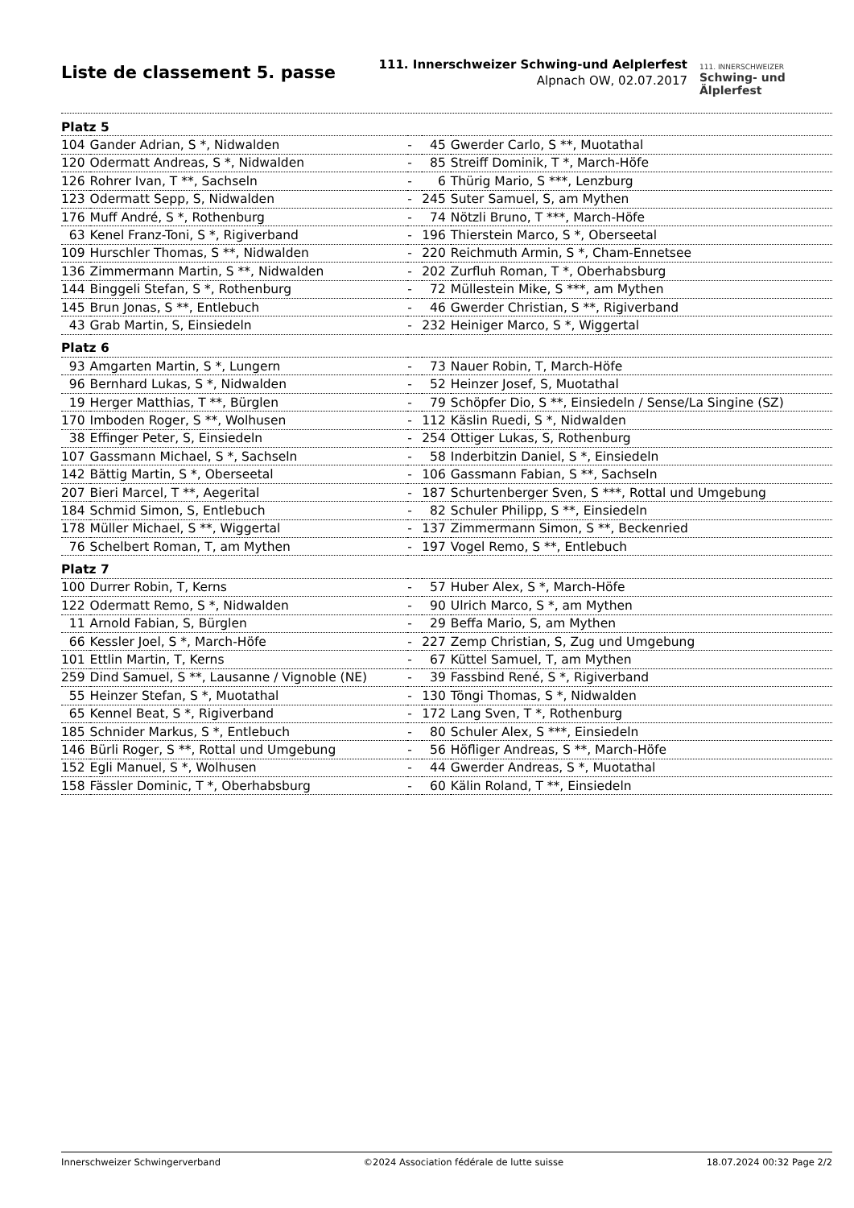Liste de classement 5. passe
111. Innerschweizer Schwing-und Aelplerfest
Alpnach OW, 02.07.2017
111. INNERSCHWEIZER
Schwing- und
Älplerfest
| Platz 5 | | | | |
| 104 | Gander Adrian, S *, Nidwalden | - | 45 | Gwerder Carlo, S **, Muotathal |
| 120 | Odermatt Andreas, S *, Nidwalden | - | 85 | Streiff Dominik, T *, March-Höfe |
| 126 | Rohrer Ivan, T **, Sachseln | - | 6 | Thürig Mario, S ***, Lenzburg |
| 123 | Odermatt Sepp, S, Nidwalden | - | 245 | Suter Samuel, S, am Mythen |
| 176 | Muff André, S *, Rothenburg | - | 74 | Nötzli Bruno, T ***, March-Höfe |
| 63 | Kenel Franz-Toni, S *, Rigiverband | - | 196 | Thierstein Marco, S *, Oberseetal |
| 109 | Hurschler Thomas, S **, Nidwalden | - | 220 | Reichmuth Armin, S *, Cham-Ennetsee |
| 136 | Zimmermann Martin, S **, Nidwalden | - | 202 | Zurfluh Roman, T *, Oberhabsburg |
| 144 | Binggeli Stefan, S *, Rothenburg | - | 72 | Müllestein Mike, S ***, am Mythen |
| 145 | Brun Jonas, S **, Entlebuch | - | 46 | Gwerder Christian, S **, Rigiverband |
| 43 | Grab Martin, S, Einsiedeln | - | 232 | Heiniger Marco, S *, Wiggertal |
| Platz 6 | | | | |
| 93 | Amgarten Martin, S *, Lungern | - | 73 | Nauer Robin, T, March-Höfe |
| 96 | Bernhard Lukas, S *, Nidwalden | - | 52 | Heinzer Josef, S, Muotathal |
| 19 | Herger Matthias, T **, Bürglen | - | 79 | Schöpfer Dio, S **, Einsiedeln / Sense/La Singine (SZ) |
| 170 | Imboden Roger, S **, Wolhusen | - | 112 | Käslin Ruedi, S *, Nidwalden |
| 38 | Effinger Peter, S, Einsiedeln | - | 254 | Ottiger Lukas, S, Rothenburg |
| 107 | Gassmann Michael, S *, Sachseln | - | 58 | Inderbitzin Daniel, S *, Einsiedeln |
| 142 | Bättig Martin, S *, Oberseetal | - | 106 | Gassmann Fabian, S **, Sachseln |
| 207 | Bieri Marcel, T **, Aegerital | - | 187 | Schurtenberger Sven, S ***, Rottal und Umgebung |
| 184 | Schmid Simon, S, Entlebuch | - | 82 | Schuler Philipp, S **, Einsiedeln |
| 178 | Müller Michael, S **, Wiggertal | - | 137 | Zimmermann Simon, S **, Beckenried |
| 76 | Schelbert Roman, T, am Mythen | - | 197 | Vogel Remo, S **, Entlebuch |
| Platz 7 | | | | |
| 100 | Durrer Robin, T, Kerns | - | 57 | Huber Alex, S *, March-Höfe |
| 122 | Odermatt Remo, S *, Nidwalden | - | 90 | Ulrich Marco, S *, am Mythen |
| 11 | Arnold Fabian, S, Bürglen | - | 29 | Beffa Mario, S, am Mythen |
| 66 | Kessler Joel, S *, March-Höfe | - | 227 | Zemp Christian, S, Zug und Umgebung |
| 101 | Ettlin Martin, T, Kerns | - | 67 | Küttel Samuel, T, am Mythen |
| 259 | Dind Samuel, S **, Lausanne / Vignoble (NE) | - | 39 | Fassbind René, S *, Rigiverband |
| 55 | Heinzer Stefan, S *, Muotathal | - | 130 | Töngi Thomas, S *, Nidwalden |
| 65 | Kennel Beat, S *, Rigiverband | - | 172 | Lang Sven, T *, Rothenburg |
| 185 | Schnider Markus, S *, Entlebuch | - | 80 | Schuler Alex, S ***, Einsiedeln |
| 146 | Bürli Roger, S **, Rottal und Umgebung | - | 56 | Höfliger Andreas, S **, March-Höfe |
| 152 | Egli Manuel, S *, Wolhusen | - | 44 | Gwerder Andreas, S *, Muotathal |
| 158 | Fässler Dominic, T *, Oberhabsburg | - | 60 | Kälin Roland, T **, Einsiedeln |
Innerschweizer Schwingerverband ©2024 Association fédérale de lutte suisse 18.07.2024 00:32 Page 2/2